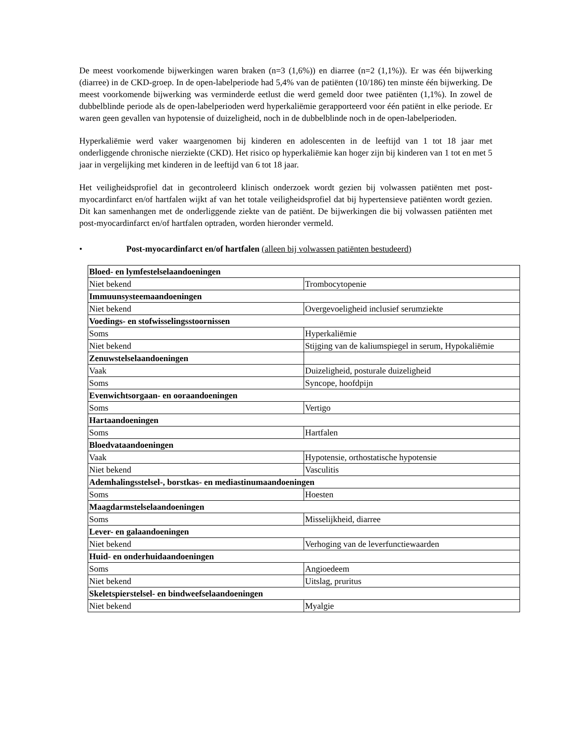De meest voorkomende bijwerkingen waren braken (n=3 (1,6%)) en diarree (n=2 (1,1%)). Er was één bijwerking (diarree) in de CKD-groep. In de open-labelperiode had 5,4% van de patiënten (10/186) ten minste één bijwerking. De meest voorkomende bijwerking was verminderde eetlust die werd gemeld door twee patiënten (1,1%). In zowel de dubbelblinde periode als de open-labelperioden werd hyperkaliëmie gerapporteerd voor één patiënt in elke periode. Er waren geen gevallen van hypotensie of duizeligheid, noch in de dubbelblinde noch in de open-labelperioden.
Hyperkaliëmie werd vaker waargenomen bij kinderen en adolescenten in de leeftijd van 1 tot 18 jaar met onderliggende chronische nierziekte (CKD). Het risico op hyperkaliëmie kan hoger zijn bij kinderen van 1 tot en met 5 jaar in vergelijking met kinderen in de leeftijd van 6 tot 18 jaar.
Het veiligheidsprofiel dat in gecontroleerd klinisch onderzoek wordt gezien bij volwassen patiënten met post-myocardinfarct en/of hartfalen wijkt af van het totale veiligheidsprofiel dat bij hypertensieve patiënten wordt gezien. Dit kan samenhangen met de onderliggende ziekte van de patiënt. De bijwerkingen die bij volwassen patiënten met post-myocardinfarct en/of hartfalen optraden, worden hieronder vermeld.
• Post-myocardinfarct en/of hartfalen (alleen bij volwassen patiënten bestudeerd)
| Bloed- en lymfestelselaandoeningen | |
| Niet bekend | Trombocytopenie |
| Immuunsysteemaandoeningen | |
| Niet bekend | Overgevoeligheid inclusief serumziekte |
| Voedings- en stofwisselingsstoornissen | |
| Soms | Hyperkaliëmie |
| Niet bekend | Stijging van de kaliumspiegel in serum, Hypokaliëmie |
| Zenuwstelselaandoeningen | |
| Vaak | Duizeligheid, posturale duizeligheid |
| Soms | Syncope, hoofdpijn |
| Evenwichtsorgaan- en ooraandoeningen | |
| Soms | Vertigo |
| Hartaandoeningen | |
| Soms | Hartfalen |
| Bloedvataandoeningen | |
| Vaak | Hypotensie, orthostatische hypotensie |
| Niet bekend | Vasculitis |
| Ademhalingsstelsel-, borstkas- en mediastinumaandoeningen | |
| Soms | Hoesten |
| Maagdarmstelselaandoeningen | |
| Soms | Misselijkheid, diarree |
| Lever- en galaandoeningen | |
| Niet bekend | Verhoging van de leverfunctiewaarden |
| Huid- en onderhuidaandoeningen | |
| Soms | Angioedeem |
| Niet bekend | Uitslag, pruritus |
| Skeletspierstelsel- en bindweefselaandoeningen | |
| Niet bekend | Myalgie |